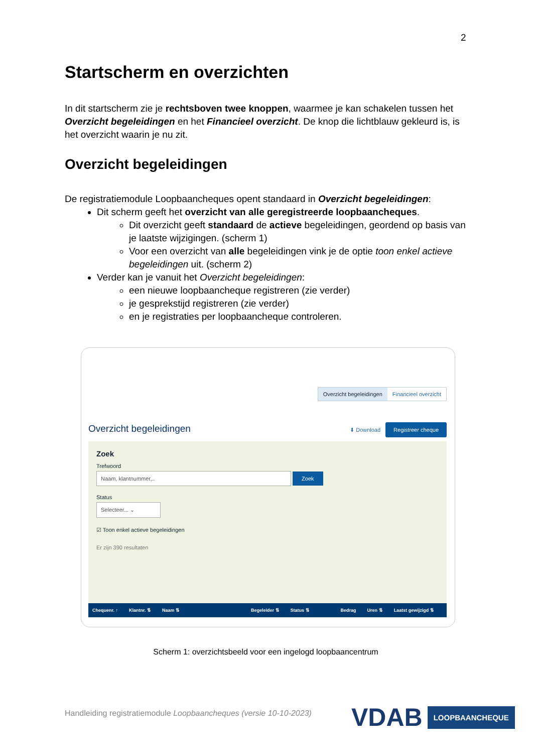2
Startscherm en overzichten
In dit startscherm zie je rechtsboven twee knoppen, waarmee je kan schakelen tussen het Overzicht begeleidingen en het Financieel overzicht. De knop die lichtblauw gekleurd is, is het overzicht waarin je nu zit.
Overzicht begeleidingen
De registratiemodule Loopbaancheques opent standaard in Overzicht begeleidingen:
Dit scherm geeft het overzicht van alle geregistreerde loopbaancheques.
Dit overzicht geeft standaard de actieve begeleidingen, geordend op basis van je laatste wijzigingen. (scherm 1)
Voor een overzicht van alle begeleidingen vink je de optie toon enkel actieve begeleidingen uit. (scherm 2)
Verder kan je vanuit het Overzicht begeleidingen:
een nieuwe loopbaancheque registreren (zie verder)
je gesprekstijd registreren (zie verder)
en je registraties per loopbaancheque controleren.
Overzicht begeleidingen Financieel overzicht
Overzicht begeleidingen ⬇ Download Registreer cheque
Zoek
Trefwoord
Naam, klantnummer,.. Zoek
Status
Selecteer... ⌄
☑ Toon enkel actieve begeleidingen
Er zijn 390 resultaten
Chequenr. ↑ Klantnr. ⇅ Naam ⇅ Begeleider ⇅ Status ⇅ Bedrag Uren ⇅ Laatst gewijzigd ⇅
Scherm 1: overzichtsbeeld voor een ingelogd loopbaancentrum
Handleiding registratiemodule Loopbaancheques (versie 10-10-2023)
VDAB LOOPBAANCHEQUE